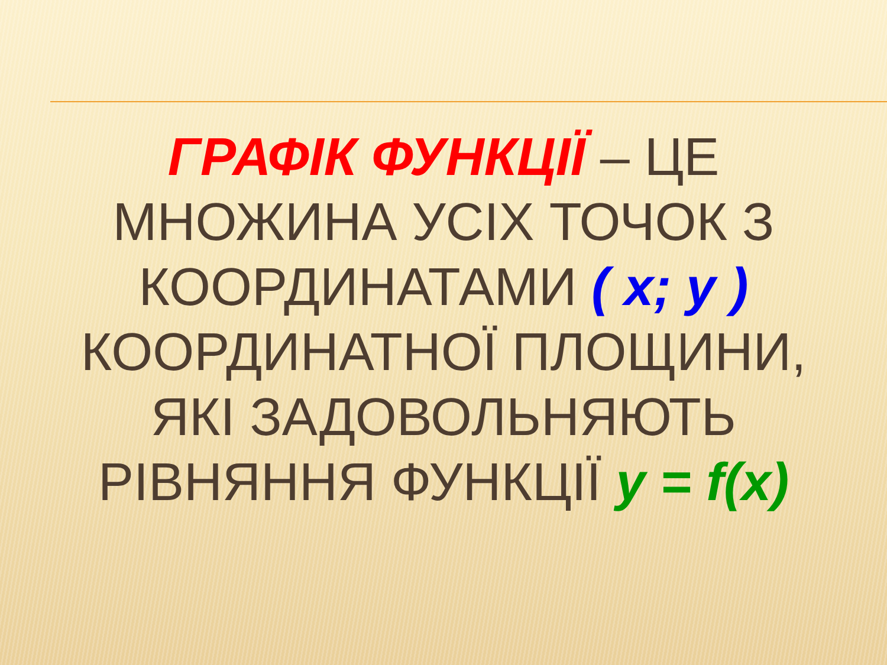ГРАФІК ФУНКЦІЇ – ЦЕ МНОЖИНА УСІХ ТОЧОК З КООРДИНАТАМИ ( x; y ) КООРДИНАТНОЇ ПЛОЩИНИ, ЯКІ ЗАДОВОЛЬНЯЮТЬ РІВНЯННЯ ФУНКЦІЇ y = f(x)